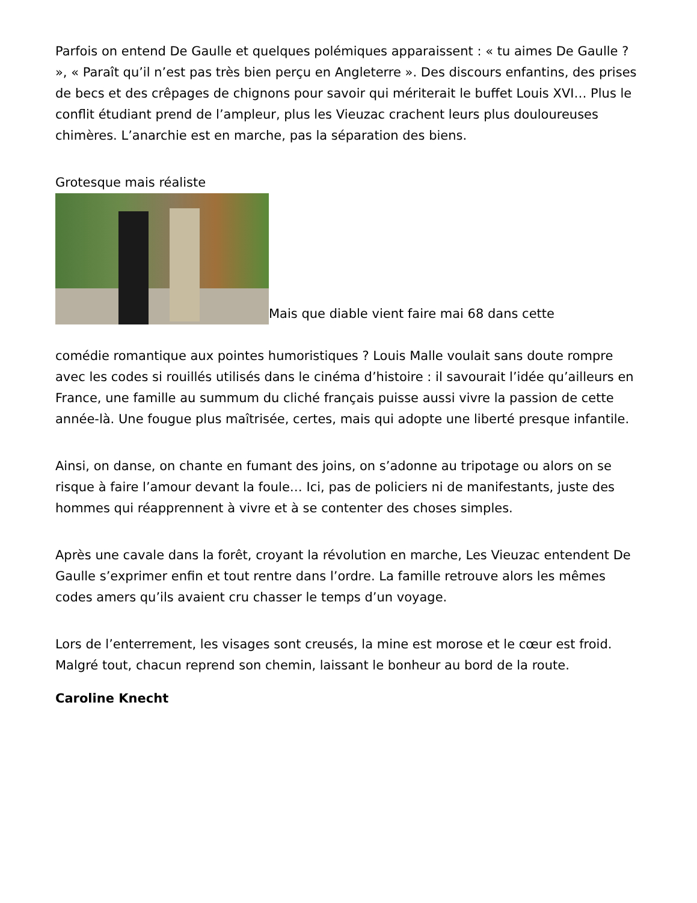Parfois on entend De Gaulle et quelques polémiques apparaissent : « tu aimes De Gaulle ? », « Paraît qu’il n’est pas très bien perçu en Angleterre ». Des discours enfantins, des prises de becs et des crêpages de chignons pour savoir qui mériterait le buffet Louis XVI… Plus le conflit étudiant prend de l’ampleur, plus les Vieuzac crachent leurs plus douloureuses chimères. L’anarchie est en marche, pas la séparation des biens.
Grotesque mais réaliste
Mais que diable vient faire mai 68 dans cette
comédie romantique aux pointes humoristiques ? Louis Malle voulait sans doute rompre avec les codes si rouillés utilisés dans le cinéma d’histoire : il savourait l’idée qu’ailleurs en France, une famille au summum du cliché français puisse aussi vivre la passion de cette année-là. Une fougue plus maîtrisée, certes, mais qui adopte une liberté presque infantile.
Ainsi, on danse, on chante en fumant des joins, on s’adonne au tripotage ou alors on se risque à faire l’amour devant la foule… Ici, pas de policiers ni de manifestants, juste des hommes qui réapprennent à vivre et à se contenter des choses simples.
Après une cavale dans la forêt, croyant la révolution en marche, Les Vieuzac entendent De Gaulle s’exprimer enfin et tout rentre dans l’ordre. La famille retrouve alors les mêmes codes amers qu’ils avaient cru chasser le temps d’un voyage.
Lors de l’enterrement, les visages sont creusés, la mine est morose et le cœur est froid. Malgré tout, chacun reprend son chemin, laissant le bonheur au bord de la route.
Caroline Knecht